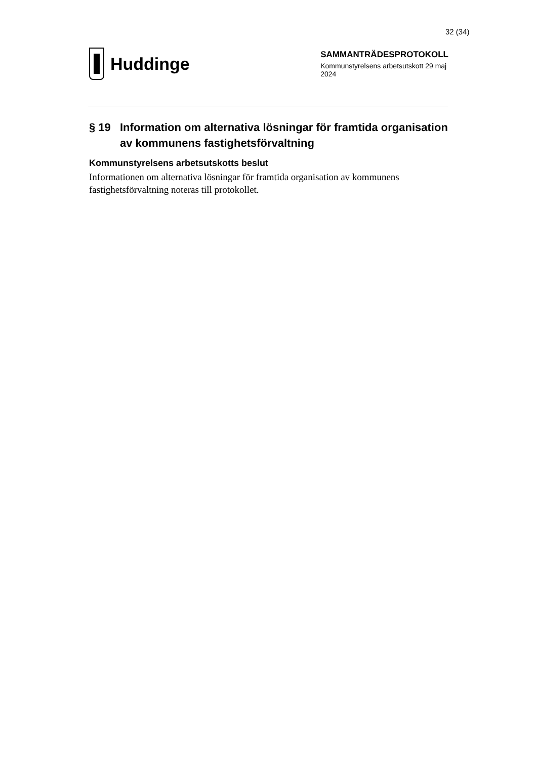32 (34)
Huddinge
SAMMANTRÄDESPROTOKOLL
Kommunstyrelsens arbetsutskott 29 maj 2024
§ 19 Information om alternativa lösningar för framtida organisation av kommunens fastighetsförvaltning
Kommunstyrelsens arbetsutskotts beslut
Informationen om alternativa lösningar för framtida organisation av kommunens fastighetsförvaltning noteras till protokollet.